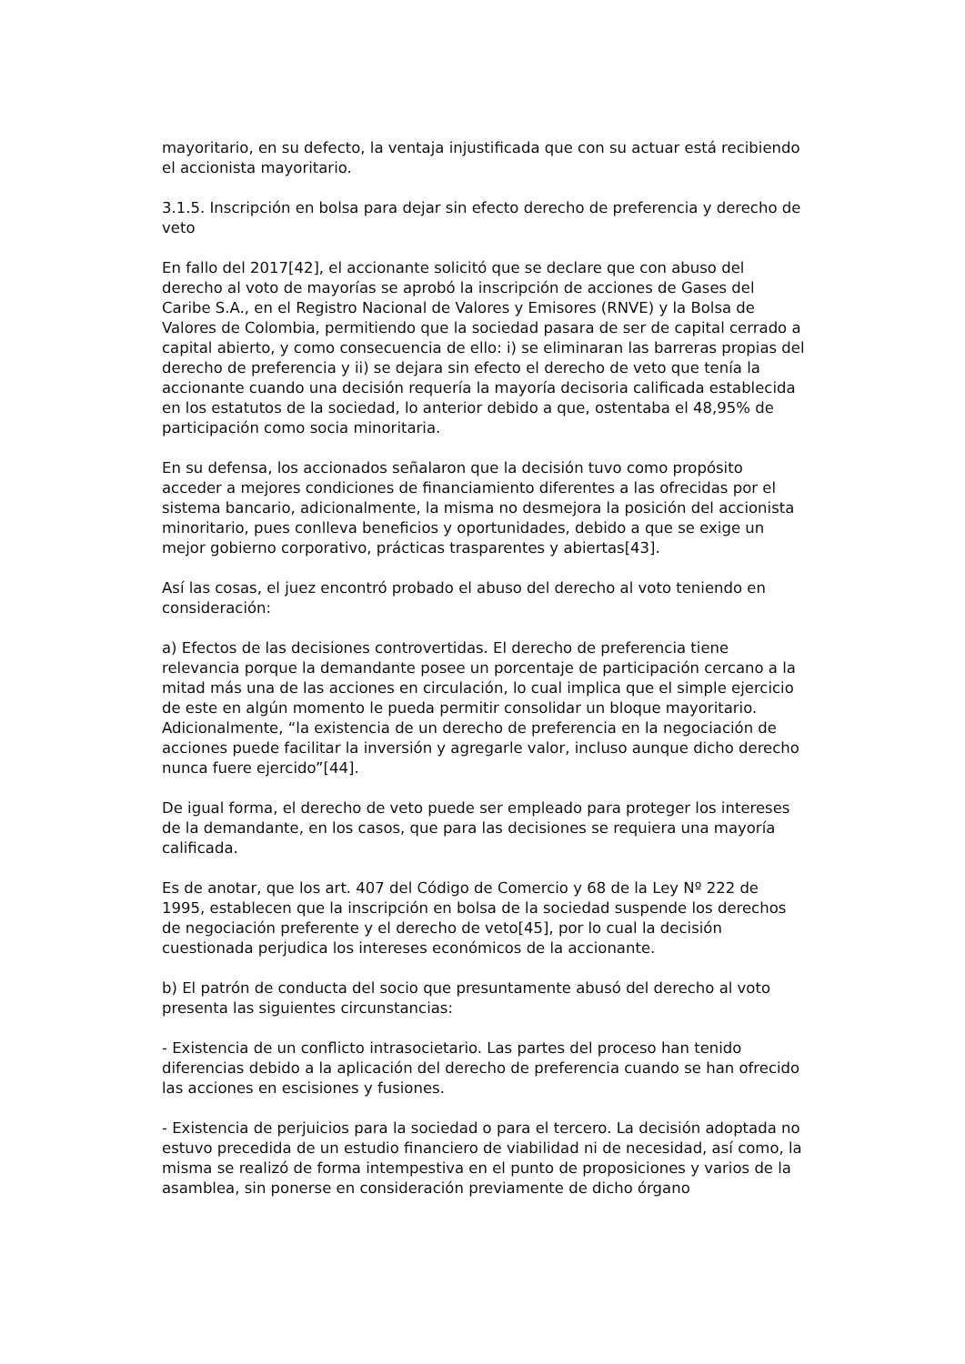mayoritario, en su defecto, la ventaja injustificada que con su actuar está recibiendo el accionista mayoritario.
3.1.5. Inscripción en bolsa para dejar sin efecto derecho de preferencia y derecho de veto
En fallo del 2017[42], el accionante solicitó que se declare que con abuso del derecho al voto de mayorías se aprobó la inscripción de acciones de Gases del Caribe S.A., en el Registro Nacional de Valores y Emisores (RNVE) y la Bolsa de Valores de Colombia, permitiendo que la sociedad pasara de ser de capital cerrado a capital abierto, y como consecuencia de ello: i) se eliminaran las barreras propias del derecho de preferencia y ii) se dejara sin efecto el derecho de veto que tenía la accionante cuando una decisión requería la mayoría decisoria calificada establecida en los estatutos de la sociedad, lo anterior debido a que, ostentaba el 48,95% de participación como socia minoritaria.
En su defensa, los accionados señalaron que la decisión tuvo como propósito acceder a mejores condiciones de financiamiento diferentes a las ofrecidas por el sistema bancario, adicionalmente, la misma no desmejora la posición del accionista minoritario, pues conlleva beneficios y oportunidades, debido a que se exige un mejor gobierno corporativo, prácticas trasparentes y abiertas[43].
Así las cosas, el juez encontró probado el abuso del derecho al voto teniendo en consideración:
a) Efectos de las decisiones controvertidas. El derecho de preferencia tiene relevancia porque la demandante posee un porcentaje de participación cercano a la mitad más una de las acciones en circulación, lo cual implica que el simple ejercicio de este en algún momento le pueda permitir consolidar un bloque mayoritario. Adicionalmente, “la existencia de un derecho de preferencia en la negociación de acciones puede facilitar la inversión y agregarle valor, incluso aunque dicho derecho nunca fuere ejercido”[44].
De igual forma, el derecho de veto puede ser empleado para proteger los intereses de la demandante, en los casos, que para las decisiones se requiera una mayoría calificada.
Es de anotar, que los art. 407 del Código de Comercio y 68 de la Ley Nº 222 de 1995, establecen que la inscripción en bolsa de la sociedad suspende los derechos de negociación preferente y el derecho de veto[45], por lo cual la decisión cuestionada perjudica los intereses económicos de la accionante.
b) El patrón de conducta del socio que presuntamente abusó del derecho al voto presenta las siguientes circunstancias:
- Existencia de un conflicto intrasocietario. Las partes del proceso han tenido diferencias debido a la aplicación del derecho de preferencia cuando se han ofrecido las acciones en escisiones y fusiones.
- Existencia de perjuicios para la sociedad o para el tercero. La decisión adoptada no estuvo precedida de un estudio financiero de viabilidad ni de necesidad, así como, la misma se realizó de forma intempestiva en el punto de proposiciones y varios de la asamblea, sin ponerse en consideración previamente de dicho órgano